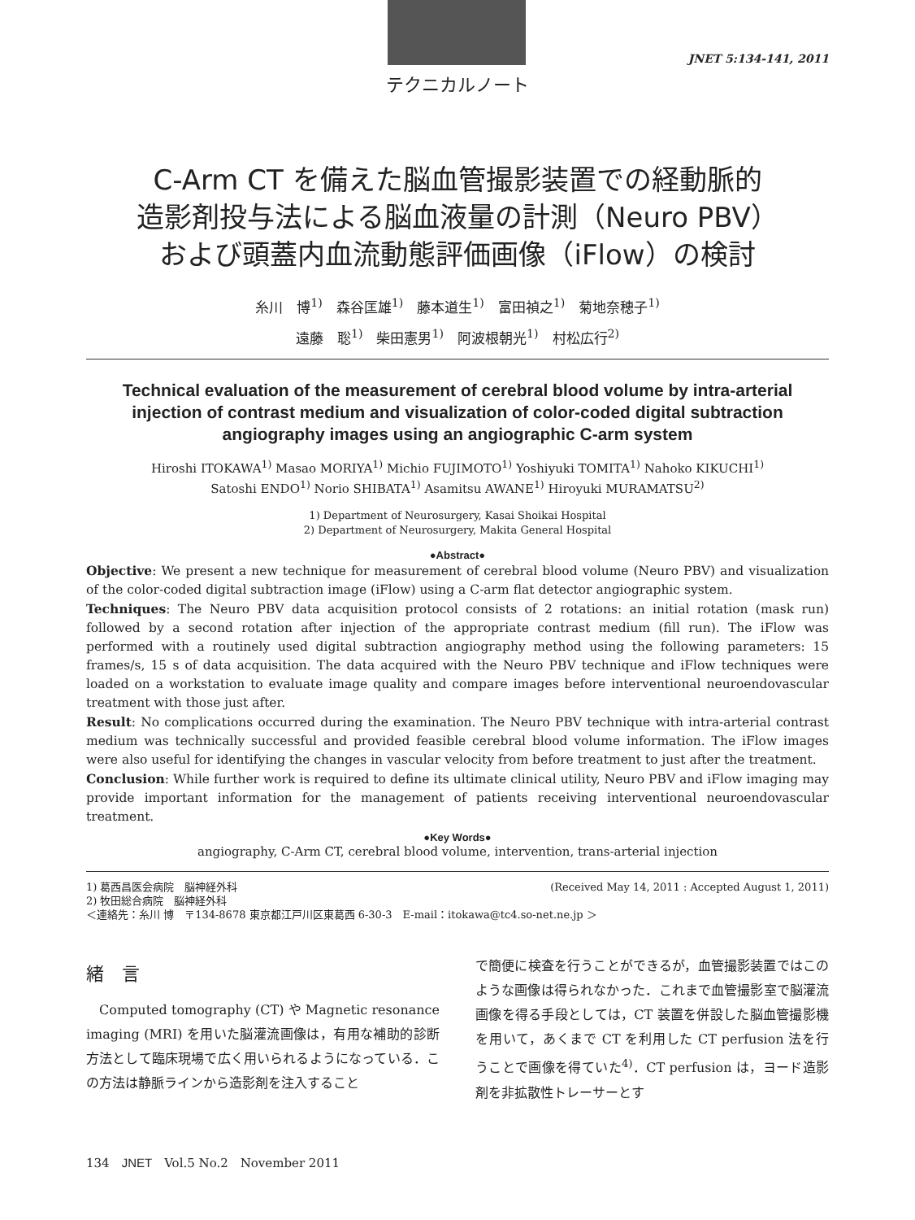JNET 5:134-141, 2011
テクニカルノート
C-Arm CT を備えた脳血管撮影装置での経動脈的
造影剤投与法による脳血液量の計測（Neuro PBV）
および頭蓋内血流動態評価画像（iFlow）の検討
糸川　博<sup>1)</sup>　森谷匡雄<sup>1)</sup>　藤本道生<sup>1)</sup>　富田禎之<sup>1)</sup>　菊地奈穂子<sup>1)</sup>
遠藤　聡<sup>1)</sup>　柴田憲男<sup>1)</sup>　阿波根朝光<sup>1)</sup>　村松広行<sup>2)</sup>
Technical evaluation of the measurement of cerebral blood volume by intra-arterial injection of contrast medium and visualization of color-coded digital subtraction angiography images using an angiographic C-arm system
Hiroshi ITOKAWA<sup>1)</sup> Masao MORIYA<sup>1)</sup> Michio FUJIMOTO<sup>1)</sup> Yoshiyuki TOMITA<sup>1)</sup> Nahoko KIKUCHI<sup>1)</sup>
Satoshi ENDO<sup>1)</sup> Norio SHIBATA<sup>1)</sup> Asamitsu AWANE<sup>1)</sup> Hiroyuki MURAMATSU<sup>2)</sup>
1) Department of Neurosurgery, Kasai Shoikai Hospital
2) Department of Neurosurgery, Makita General Hospital
●Abstract●
Objective: We present a new technique for measurement of cerebral blood volume (Neuro PBV) and visualization of the color-coded digital subtraction image (iFlow) using a C-arm flat detector angiographic system.
Techniques: The Neuro PBV data acquisition protocol consists of 2 rotations: an initial rotation (mask run) followed by a second rotation after injection of the appropriate contrast medium (fill run). The iFlow was performed with a routinely used digital subtraction angiography method using the following parameters: 15 frames/s, 15 s of data acquisition. The data acquired with the Neuro PBV technique and iFlow techniques were loaded on a workstation to evaluate image quality and compare images before interventional neuroendovascular treatment with those just after.
Result: No complications occurred during the examination. The Neuro PBV technique with intra-arterial contrast medium was technically successful and provided feasible cerebral blood volume information. The iFlow images were also useful for identifying the changes in vascular velocity from before treatment to just after the treatment.
Conclusion: While further work is required to define its ultimate clinical utility, Neuro PBV and iFlow imaging may provide important information for the management of patients receiving interventional neuroendovascular treatment.
●Key Words●
angiography, C-Arm CT, cerebral blood volume, intervention, trans-arterial injection
1) 葛西昌医会病院　脳神経外科 (Received May 14, 2011 : Accepted August 1, 2011)
2) 牧田総合病院　脳神経外科
＜連絡先：糸川 博　〒134-8678 東京都江戸川区東葛西 6-30-3　E-mail：itokawa@tc4.so-net.ne.jp ＞
緒　言
　Computed tomography (CT) や Magnetic resonance imaging (MRI) を用いた脳灌流画像は，有用な補助的診断方法として臨床現場で広く用いられるようになっている．この方法は静脈ラインから造影剤を注入すること
で簡便に検査を行うことができるが，血管撮影装置ではこのような画像は得られなかった．これまで血管撮影室で脳灌流画像を得る手段としては，CT 装置を併設した脳血管撮影機を用いて，あくまで CT を利用した CT perfusion 法を行うことで画像を得ていた<sup>4)</sup>．CT perfusion は，ヨード造影剤を非拡散性トレーサーとす
134　JNET　Vol.5 No.2　November 2011